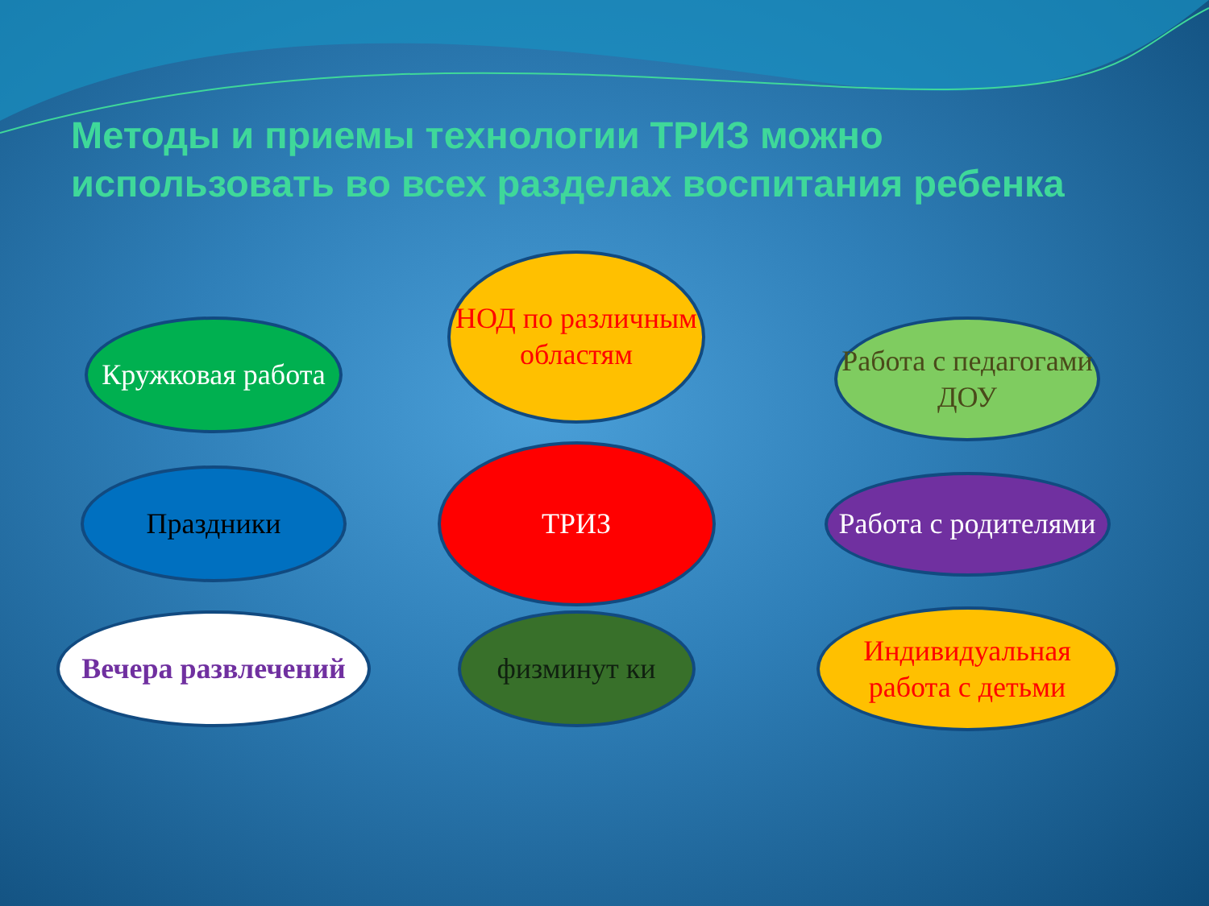Методы и приемы технологии ТРИЗ можно использовать во всех разделах воспитания ребенка
Кружковая работа
НОД по различным областям
Работа с педагогами ДОУ
Праздники
ТРИЗ
Работа с родителями
Вечера развлечений
физминут ки
Индивидуальная работа с детьми